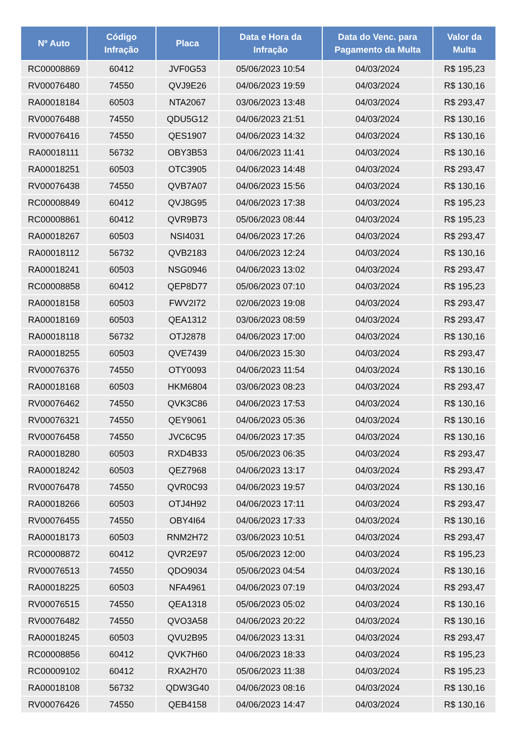| Nº Auto | Código Infração | Placa | Data e Hora da Infração | Data do Venc. para Pagamento da Multa | Valor da Multa |
| --- | --- | --- | --- | --- | --- |
| RC00008869 | 60412 | JVF0G53 | 05/06/2023 10:54 | 04/03/2024 | R$ 195,23 |
| RV00076480 | 74550 | QVJ9E26 | 04/06/2023 19:59 | 04/03/2024 | R$ 130,16 |
| RA00018184 | 60503 | NTA2067 | 03/06/2023 13:48 | 04/03/2024 | R$ 293,47 |
| RV00076488 | 74550 | QDU5G12 | 04/06/2023 21:51 | 04/03/2024 | R$ 130,16 |
| RV00076416 | 74550 | QES1907 | 04/06/2023 14:32 | 04/03/2024 | R$ 130,16 |
| RA00018111 | 56732 | OBY3B53 | 04/06/2023 11:41 | 04/03/2024 | R$ 130,16 |
| RA00018251 | 60503 | OTC3905 | 04/06/2023 14:48 | 04/03/2024 | R$ 293,47 |
| RV00076438 | 74550 | QVB7A07 | 04/06/2023 15:56 | 04/03/2024 | R$ 130,16 |
| RC00008849 | 60412 | QVJ8G95 | 04/06/2023 17:38 | 04/03/2024 | R$ 195,23 |
| RC00008861 | 60412 | QVR9B73 | 05/06/2023 08:44 | 04/03/2024 | R$ 195,23 |
| RA00018267 | 60503 | NSI4031 | 04/06/2023 17:26 | 04/03/2024 | R$ 293,47 |
| RA00018112 | 56732 | QVB2183 | 04/06/2023 12:24 | 04/03/2024 | R$ 130,16 |
| RA00018241 | 60503 | NSG0946 | 04/06/2023 13:02 | 04/03/2024 | R$ 293,47 |
| RC00008858 | 60412 | QEP8D77 | 05/06/2023 07:10 | 04/03/2024 | R$ 195,23 |
| RA00018158 | 60503 | FWV2I72 | 02/06/2023 19:08 | 04/03/2024 | R$ 293,47 |
| RA00018169 | 60503 | QEA1312 | 03/06/2023 08:59 | 04/03/2024 | R$ 293,47 |
| RA00018118 | 56732 | OTJ2878 | 04/06/2023 17:00 | 04/03/2024 | R$ 130,16 |
| RA00018255 | 60503 | QVE7439 | 04/06/2023 15:30 | 04/03/2024 | R$ 293,47 |
| RV00076376 | 74550 | OTY0093 | 04/06/2023 11:54 | 04/03/2024 | R$ 130,16 |
| RA00018168 | 60503 | HKM6804 | 03/06/2023 08:23 | 04/03/2024 | R$ 293,47 |
| RV00076462 | 74550 | QVK3C86 | 04/06/2023 17:53 | 04/03/2024 | R$ 130,16 |
| RV00076321 | 74550 | QEY9061 | 04/06/2023 05:36 | 04/03/2024 | R$ 130,16 |
| RV00076458 | 74550 | JVC6C95 | 04/06/2023 17:35 | 04/03/2024 | R$ 130,16 |
| RA00018280 | 60503 | RXD4B33 | 05/06/2023 06:35 | 04/03/2024 | R$ 293,47 |
| RA00018242 | 60503 | QEZ7968 | 04/06/2023 13:17 | 04/03/2024 | R$ 293,47 |
| RV00076478 | 74550 | QVR0C93 | 04/06/2023 19:57 | 04/03/2024 | R$ 130,16 |
| RA00018266 | 60503 | OTJ4H92 | 04/06/2023 17:11 | 04/03/2024 | R$ 293,47 |
| RV00076455 | 74550 | OBY4I64 | 04/06/2023 17:33 | 04/03/2024 | R$ 130,16 |
| RA00018173 | 60503 | RNM2H72 | 03/06/2023 10:51 | 04/03/2024 | R$ 293,47 |
| RC00008872 | 60412 | QVR2E97 | 05/06/2023 12:00 | 04/03/2024 | R$ 195,23 |
| RV00076513 | 74550 | QDO9034 | 05/06/2023 04:54 | 04/03/2024 | R$ 130,16 |
| RA00018225 | 60503 | NFA4961 | 04/06/2023 07:19 | 04/03/2024 | R$ 293,47 |
| RV00076515 | 74550 | QEA1318 | 05/06/2023 05:02 | 04/03/2024 | R$ 130,16 |
| RV00076482 | 74550 | QVO3A58 | 04/06/2023 20:22 | 04/03/2024 | R$ 130,16 |
| RA00018245 | 60503 | QVU2B95 | 04/06/2023 13:31 | 04/03/2024 | R$ 293,47 |
| RC00008856 | 60412 | QVK7H60 | 04/06/2023 18:33 | 04/03/2024 | R$ 195,23 |
| RC00009102 | 60412 | RXA2H70 | 05/06/2023 11:38 | 04/03/2024 | R$ 195,23 |
| RA00018108 | 56732 | QDW3G40 | 04/06/2023 08:16 | 04/03/2024 | R$ 130,16 |
| RV00076426 | 74550 | QEB4158 | 04/06/2023 14:47 | 04/03/2024 | R$ 130,16 |